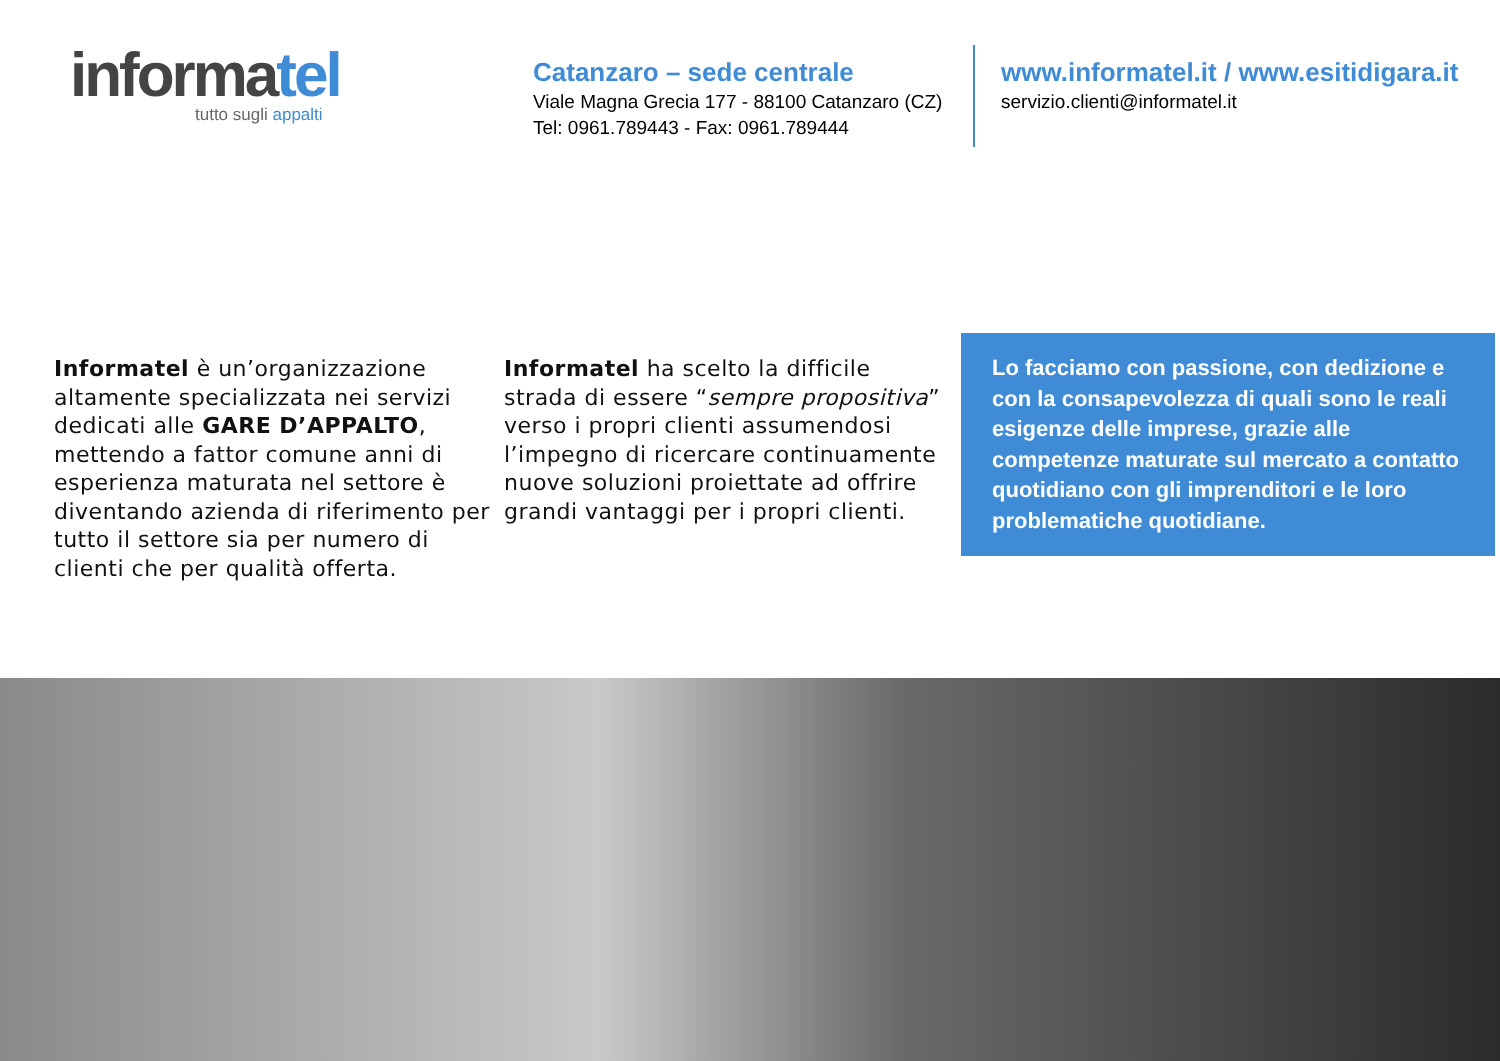informatel
tutto sugli appalti
Catanzaro – sede centrale
Viale Magna Grecia 177 - 88100 Catanzaro (CZ)
Tel: 0961.789443 - Fax: 0961.789444
www.informatel.it / www.esitidigara.it
servizio.clienti@informatel.it
Informatel è un’organizzazione altamente specializzata nei servizi dedicati alle GARE D’APPALTO, mettendo a fattor comune anni di esperienza maturata nel settore è diventando azienda di riferimento per tutto il settore sia per numero di clienti che per qualità offerta.
Informatel ha scelto la difficile strada di essere “sempre propositiva” verso i propri clienti assumendosi l’impegno di ricercare continuamente nuove soluzioni proiettate ad offrire grandi vantaggi per i propri clienti.
Lo facciamo con passione, con dedizione e con la consapevolezza di quali sono le reali esigenze delle imprese, grazie alle competenze maturate sul mercato a contatto quotidiano con gli imprenditori e le loro problematiche quotidiane.